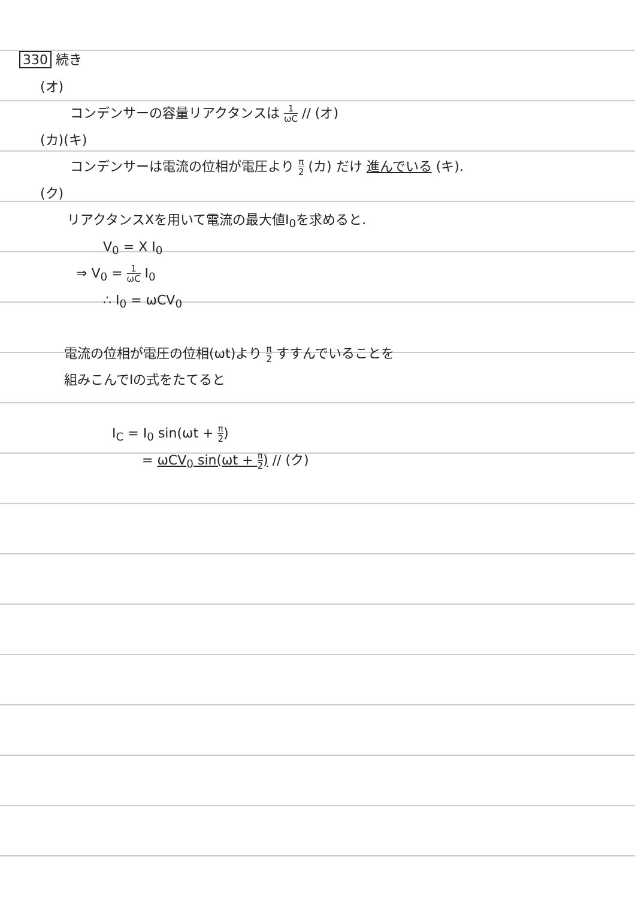330 続き
(オ)
コンデンサーの容量リアクタンスは 1 ωC // (オ)
(カ)(キ)
コンデンサーは電流の位相が電圧より π 2 (カ) だけ 進んでいる (キ).
(ク)
リアクタンスXを用いて電流の最大値I<sub>0</sub>を求めると.
V<sub>0</sub> = X I<sub>0</sub>
⇒ V<sub>0</sub> = 1 ωC I<sub>0</sub>
∴ I<sub>0</sub> = ωCV<sub>0</sub>
電流の位相が電圧の位相(ωt)より π 2 すすんでいることを
組みこんでIの式をたてると
I<sub>C</sub> = I<sub>0</sub> sin(ωt + π 2)
= ωCV<sub>0</sub> sin(ωt + π 2) // (ク)